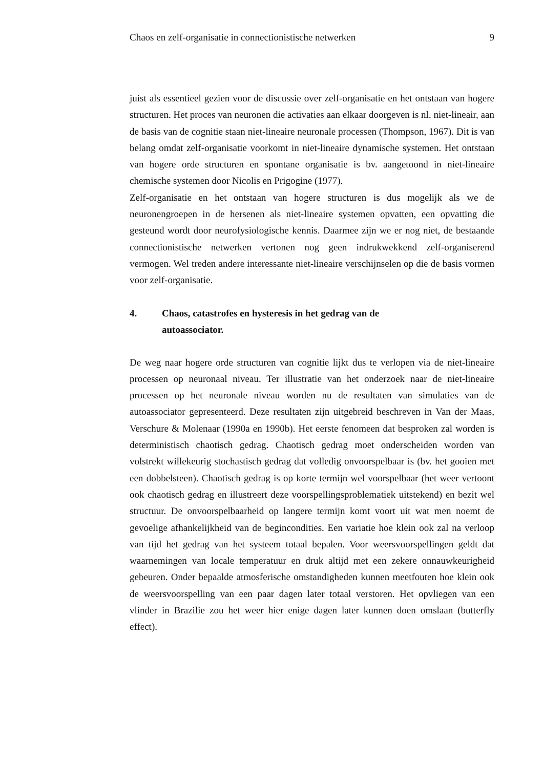Chaos en zelf-organisatie in connectionistische netwerken 9
juist als essentieel gezien voor de discussie over zelf-organisatie en het ontstaan van hogere structuren. Het proces van neuronen die activaties aan elkaar doorgeven is nl. niet-lineair, aan de basis van de cognitie staan niet-lineaire neuronale processen (Thompson, 1967). Dit is van belang omdat zelf-organisatie voorkomt in niet-lineaire dynamische systemen. Het ontstaan van hogere orde structuren en spontane organisatie is bv. aangetoond in niet-lineaire chemische systemen door Nicolis en Prigogine (1977).
Zelf-organisatie en het ontstaan van hogere structuren is dus mogelijk als we de neuronengroepen in de hersenen als niet-lineaire systemen opvatten, een opvatting die gesteund wordt door neurofysiologische kennis. Daarmee zijn we er nog niet, de bestaande connectionistische netwerken vertonen nog geen indrukwekkend zelf-organiserend vermogen. Wel treden andere interessante niet-lineaire verschijnselen op die de basis vormen voor zelf-organisatie.
4. Chaos, catastrofes en hysteresis in het gedrag van de
autoassociator.
De weg naar hogere orde structuren van cognitie lijkt dus te verlopen via de niet-lineaire processen op neuronaal niveau. Ter illustratie van het onderzoek naar de niet-lineaire processen op het neuronale niveau worden nu de resultaten van simulaties van de autoassociator gepresenteerd. Deze resultaten zijn uitgebreid beschreven in Van der Maas, Verschure & Molenaar (1990a en 1990b). Het eerste fenomeen dat besproken zal worden is deterministisch chaotisch gedrag. Chaotisch gedrag moet onderscheiden worden van volstrekt willekeurig stochastisch gedrag dat volledig onvoorspelbaar is (bv. het gooien met een dobbelsteen). Chaotisch gedrag is op korte termijn wel voorspelbaar (het weer vertoont ook chaotisch gedrag en illustreert deze voorspellingsproblematiek uitstekend) en bezit wel structuur. De onvoorspelbaarheid op langere termijn komt voort uit wat men noemt de gevoelige afhankelijkheid van de begincondities. Een variatie hoe klein ook zal na verloop van tijd het gedrag van het systeem totaal bepalen. Voor weersvoorspellingen geldt dat waarnemingen van locale temperatuur en druk altijd met een zekere onnauwkeurigheid gebeuren. Onder bepaalde atmosferische omstandigheden kunnen meetfouten hoe klein ook de weersvoorspelling van een paar dagen later totaal verstoren. Het opvliegen van een vlinder in Brazilie zou het weer hier enige dagen later kunnen doen omslaan (butterfly effect).